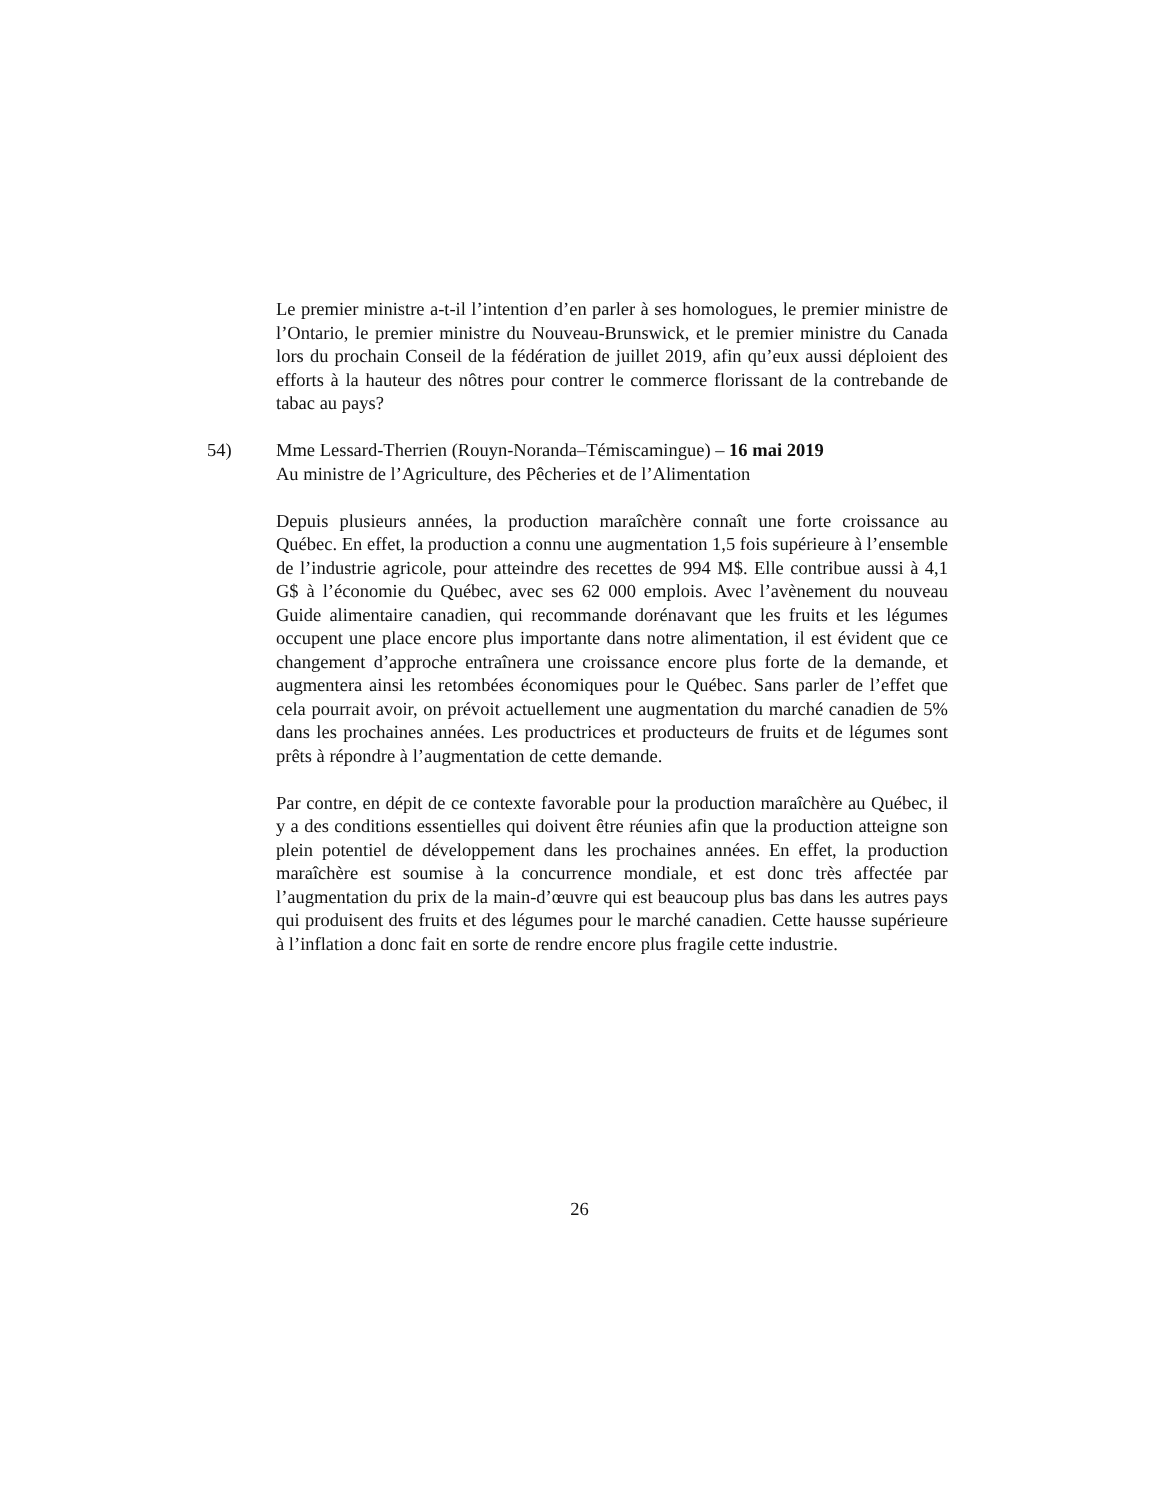Le premier ministre a-t-il l’intention d’en parler à ses homologues, le premier ministre de l’Ontario, le premier ministre du Nouveau-Brunswick, et le premier ministre du Canada lors du prochain Conseil de la fédération de juillet 2019, afin qu’eux aussi déploient des efforts à la hauteur des nôtres pour contrer le commerce florissant de la contrebande de tabac au pays?
54) Mme Lessard-Therrien (Rouyn-Noranda–Témiscamingue) – 16 mai 2019
Au ministre de l’Agriculture, des Pêcheries et de l’Alimentation
Depuis plusieurs années, la production maraîchère connaît une forte croissance au Québec. En effet, la production a connu une augmentation 1,5 fois supérieure à l’ensemble de l’industrie agricole, pour atteindre des recettes de 994 M$. Elle contribue aussi à 4,1 G$ à l’économie du Québec, avec ses 62 000 emplois. Avec l’avènement du nouveau Guide alimentaire canadien, qui recommande dorénavant que les fruits et les légumes occupent une place encore plus importante dans notre alimentation, il est évident que ce changement d’approche entraînera une croissance encore plus forte de la demande, et augmentera ainsi les retombées économiques pour le Québec. Sans parler de l’effet que cela pourrait avoir, on prévoit actuellement une augmentation du marché canadien de 5% dans les prochaines années. Les productrices et producteurs de fruits et de légumes sont prêts à répondre à l’augmentation de cette demande.
Par contre, en dépit de ce contexte favorable pour la production maraîchère au Québec, il y a des conditions essentielles qui doivent être réunies afin que la production atteigne son plein potentiel de développement dans les prochaines années. En effet, la production maraîchère est soumise à la concurrence mondiale, et est donc très affectée par l’augmentation du prix de la main-d’œuvre qui est beaucoup plus bas dans les autres pays qui produisent des fruits et des légumes pour le marché canadien. Cette hausse supérieure à l’inflation a donc fait en sorte de rendre encore plus fragile cette industrie.
26